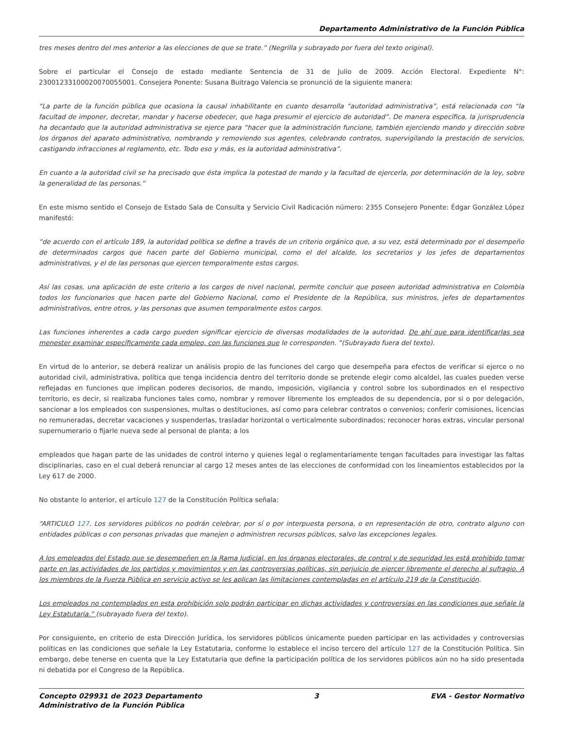Departamento Administrativo de la Función Pública
tres meses dentro del mes anterior a las elecciones de que se trate.” (Negrilla y subrayado por fuera del texto original).
Sobre el particular el Consejo de estado mediante Sentencia de 31 de Julio de 2009. Acción Electoral. Expediente N°: 23001233100020070055001. Consejera Ponente: Susana Buitrago Valencia se pronunció de la siguiente manera:
“La parte de la función pública que ocasiona la causal inhabilitante en cuanto desarrolla “autoridad administrativa”, está relacionada con “la facultad de imponer, decretar, mandar y hacerse obedecer, que haga presumir el ejercicio de autoridad”. De manera específica, la jurisprudencia ha decantado que la autoridad administrativa se ejerce para “hacer que la administración funcione, también ejerciendo mando y dirección sobre los órganos del aparato administrativo, nombrando y removiendo sus agentes, celebrando contratos, supervigilando la prestación de servicios, castigando infracciones al reglamento, etc. Todo eso y más, es la autoridad administrativa”.
En cuanto a la autoridad civil se ha precisado que ésta implica la potestad de mando y la facultad de ejercerla, por determinación de la ley, sobre la generalidad de las personas.”
En este mismo sentido el Consejo de Estado Sala de Consulta y Servicio Civil Radicación número: 2355 Consejero Ponente: Édgar González López manifestó:
“de acuerdo con el artículo 189, la autoridad política se define a través de un criterio orgánico que, a su vez, está determinado por el desempeño de determinados cargos que hacen parte del Gobierno municipal, como el del alcalde, los secretarios y los jefes de departamentos administrativos, y el de las personas que ejercen temporalmente estos cargos.
Así las cosas, una aplicación de este criterio a los cargos de nivel nacional, permite concluir que poseen autoridad administrativa en Colombia todos los funcionarios que hacen parte del Gobierno Nacional, como el Presidente de la República, sus ministros, jefes de departamentos administrativos, entre otros, y las personas que asumen temporalmente estos cargos.
Las funciones inherentes a cada cargo pueden significar ejercicio de diversas modalidades de la autoridad. De ahí que para identificarlas sea menester examinar específicamente cada empleo, con las funciones que le corresponden. “(Subrayado fuera del texto).
En virtud de lo anterior, se deberá realizar un análisis propio de las funciones del cargo que desempeña para efectos de verificar si ejerce o no autoridad civil, administrativa, política que tenga incidencia dentro del territorio donde se pretende elegir como alcaldel, las cuales pueden verse reflejadas en funciones que implican poderes decisorios, de mando, imposición, vigilancia y control sobre los subordinados en el respectivo territorio, es decir, si realizaba funciones tales como, nombrar y remover libremente los empleados de su dependencia, por si o por delegación, sancionar a los empleados con suspensiones, multas o destituciones, así como para celebrar contratos o convenios; conferir comisiones, licencias no remuneradas, decretar vacaciones y suspenderlas, trasladar horizontal o verticalmente subordinados; reconocer horas extras, vincular personal supernumerario o fijarle nueva sede al personal de planta; a los
empleados que hagan parte de las unidades de control interno y quienes legal o reglamentariamente tengan facultades para investigar las faltas disciplinarias, caso en el cual deberá renunciar al cargo 12 meses antes de las elecciones de conformidad con los lineamientos establecidos por la Ley 617 de 2000.
No obstante lo anterior, el artículo 127 de la Constitución Política señala:
“ARTICULO 127. Los servidores públicos no podrán celebrar, por sí o por interpuesta persona, o en representación de otro, contrato alguno con entidades públicas o con personas privadas que manejen o administren recursos públicos, salvo las excepciones legales.
A los empleados del Estado que se desempeñen en la Rama Judicial, en los órganos electorales, de control y de seguridad les está prohibido tomar parte en las actividades de los partidos y movimientos y en las controversias políticas, sin perjuicio de ejercer libremente el derecho al sufragio. A los miembros de la Fuerza Pública en servicio activo se les aplican las limitaciones contempladas en el artículo 219 de la Constitución.
Los empleados no contemplados en esta prohibición solo podrán participar en dichas actividades y controversias en las condiciones que señale la Ley Estatutaria.” (subrayado fuera del texto).
Por consiguiente, en criterio de esta Dirección Jurídica, los servidores públicos únicamente pueden participar en las actividades y controversias políticas en las condiciones que señale la Ley Estatutaria, conforme lo establece el inciso tercero del artículo 127 de la Constitución Política. Sin embargo, debe tenerse en cuenta que la Ley Estatutaria que define la participación política de los servidores públicos aún no ha sido presentada ni debatida por el Congreso de la República.
Concepto 029931 de 2023 Departamento
Administrativo de la Función Pública
3 EVA - Gestor Normativo